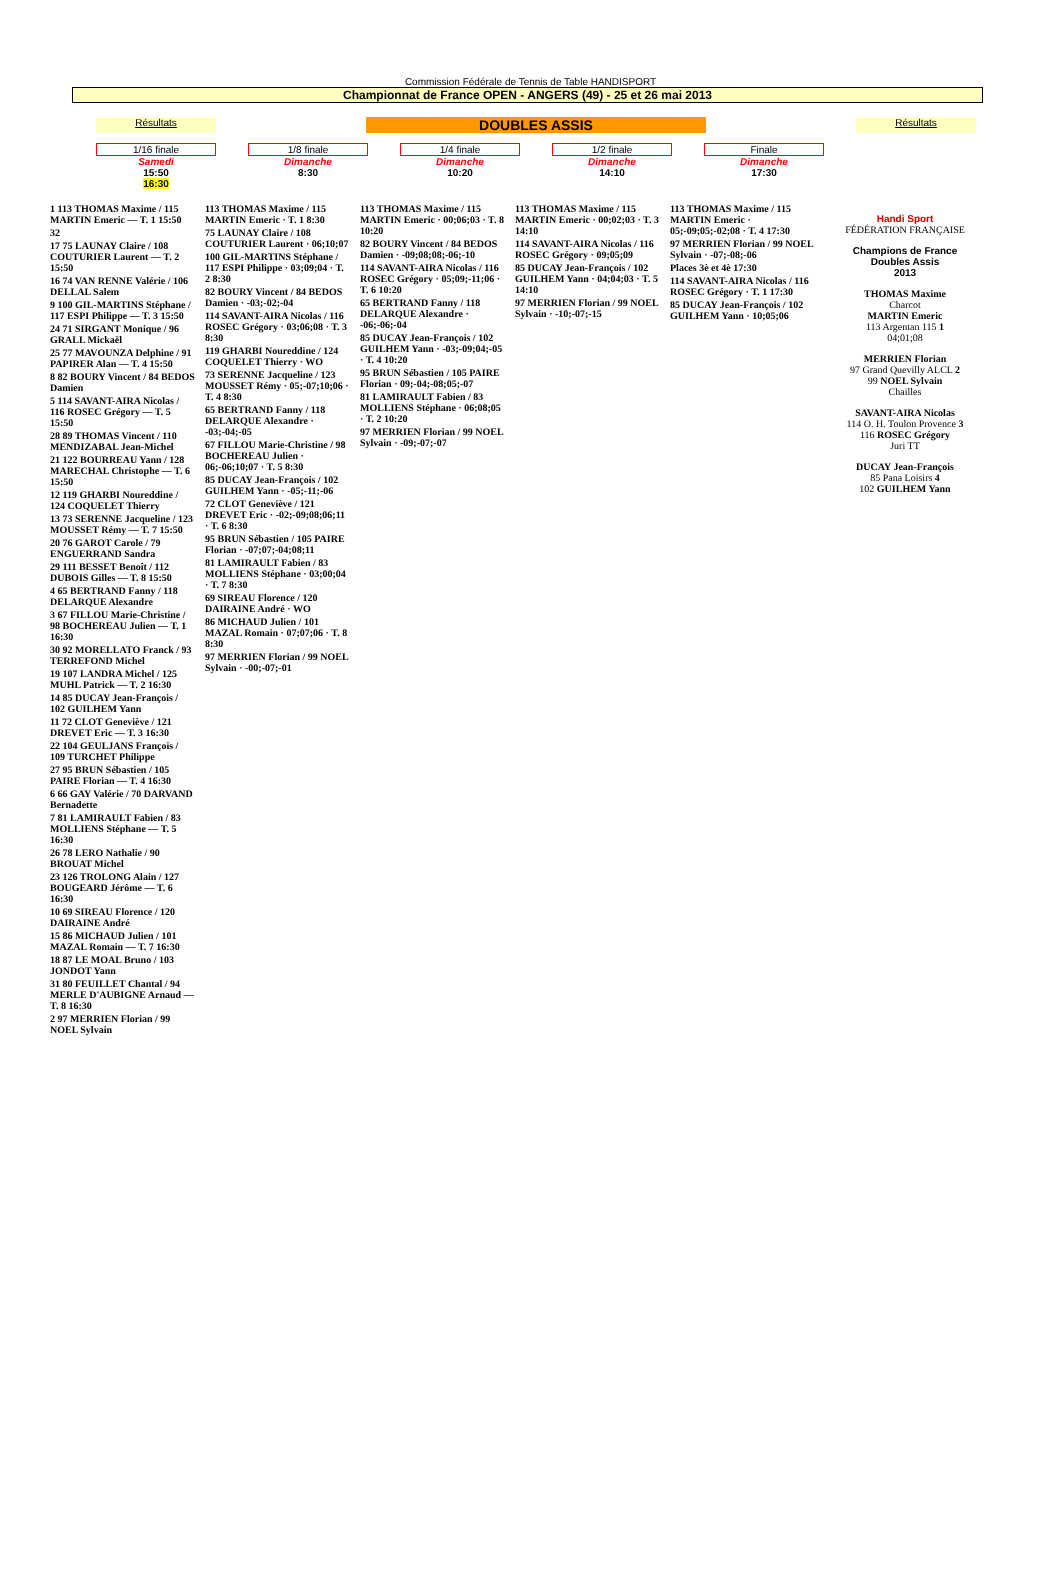Commission Fédérale de Tennis de Table HANDISPORT
Championnat de France OPEN - ANGERS (49) - 25 et 26 mai 2013
Résultats DOUBLES ASSIS Résultats
1/16 finale
Samedi
15:50
16:30
1/8 finale
Dimanche
8:30
1/4 finale
Dimanche
10:20
1/2 finale
Dimanche
14:10
Finale
Dimanche
17:30
1 113 THOMAS Maxime / 115 MARTIN Emeric — T. 1 15:50
32
17 75 LAUNAY Claire / 108 COUTURIER Laurent — T. 2 15:50
16 74 VAN RENNE Valérie / 106 DELLAL Salem
9 100 GIL-MARTINS Stéphane / 117 ESPI Philippe — T. 3 15:50
24 71 SIRGANT Monique / 96 GRALL Mickaël
25 77 MAVOUNZA Delphine / 91 PAPIRER Alan — T. 4 15:50
8 82 BOURY Vincent / 84 BEDOS Damien
5 114 SAVANT-AIRA Nicolas / 116 ROSEC Grégory — T. 5 15:50
28 89 THOMAS Vincent / 110 MENDIZABAL Jean-Michel
21 122 BOURREAU Yann / 128 MARECHAL Christophe — T. 6 15:50
12 119 GHARBI Noureddine / 124 COQUELET Thierry
13 73 SERENNE Jacqueline / 123 MOUSSET Rémy — T. 7 15:50
20 76 GAROT Carole / 79 ENGUERRAND Sandra
29 111 BESSET Benoît / 112 DUBOIS Gilles — T. 8 15:50
4 65 BERTRAND Fanny / 118 DELARQUE Alexandre
3 67 FILLOU Marie-Christine / 98 BOCHEREAU Julien — T. 1 16:30
30 92 MORELLATO Franck / 93 TERREFOND Michel
19 107 LANDRA Michel / 125 MUHL Patrick — T. 2 16:30
14 85 DUCAY Jean-François / 102 GUILHEM Yann
11 72 CLOT Geneviève / 121 DREVET Eric — T. 3 16:30
22 104 GEULJANS François / 109 TURCHET Philippe
27 95 BRUN Sébastien / 105 PAIRE Florian — T. 4 16:30
6 66 GAY Valérie / 70 DARVAND Bernadette
7 81 LAMIRAULT Fabien / 83 MOLLIENS Stéphane — T. 5 16:30
26 78 LERO Nathalie / 90 BROUAT Michel
23 126 TROLONG Alain / 127 BOUGEARD Jérôme — T. 6 16:30
10 69 SIREAU Florence / 120 DAIRAINE André
15 86 MICHAUD Julien / 101 MAZAL Romain — T. 7 16:30
18 87 LE MOAL Bruno / 103 JONDOT Yann
31 80 FEUILLET Chantal / 94 MERLE D'AUBIGNE Arnaud — T. 8 16:30
2 97 MERRIEN Florian / 99 NOEL Sylvain
113 THOMAS Maxime / 115 MARTIN Emeric · T. 1 8:30
75 LAUNAY Claire / 108 COUTURIER Laurent · 06;10;07
100 GIL-MARTINS Stéphane / 117 ESPI Philippe · 03;09;04 · T. 2 8:30
82 BOURY Vincent / 84 BEDOS Damien · -03;-02;-04
114 SAVANT-AIRA Nicolas / 116 ROSEC Grégory · 03;06;08 · T. 3 8:30
119 GHARBI Noureddine / 124 COQUELET Thierry · WO
73 SERENNE Jacqueline / 123 MOUSSET Rémy · 05;-07;10;06 · T. 4 8:30
65 BERTRAND Fanny / 118 DELARQUE Alexandre · -03;-04;-05
67 FILLOU Marie-Christine / 98 BOCHEREAU Julien · 06;-06;10;07 · T. 5 8:30
85 DUCAY Jean-François / 102 GUILHEM Yann · -05;-11;-06
72 CLOT Geneviève / 121 DREVET Eric · -02;-09;08;06;11 · T. 6 8:30
95 BRUN Sébastien / 105 PAIRE Florian · -07;07;-04;08;11
81 LAMIRAULT Fabien / 83 MOLLIENS Stéphane · 03;00;04 · T. 7 8:30
69 SIREAU Florence / 120 DAIRAINE André · WO
86 MICHAUD Julien / 101 MAZAL Romain · 07;07;06 · T. 8 8:30
97 MERRIEN Florian / 99 NOEL Sylvain · -00;-07;-01
113 THOMAS Maxime / 115 MARTIN Emeric · 00;06;03 · T. 8 10:20
82 BOURY Vincent / 84 BEDOS Damien · -09;08;08;-06;-10
114 SAVANT-AIRA Nicolas / 116 ROSEC Grégory · 05;09;-11;06 · T. 6 10:20
65 BERTRAND Fanny / 118 DELARQUE Alexandre · -06;-06;-04
85 DUCAY Jean-François / 102 GUILHEM Yann · -03;-09;04;-05 · T. 4 10:20
95 BRUN Sébastien / 105 PAIRE Florian · 09;-04;-08;05;-07
81 LAMIRAULT Fabien / 83 MOLLIENS Stéphane · 06;08;05 · T. 2 10:20
97 MERRIEN Florian / 99 NOEL Sylvain · -09;-07;-07
113 THOMAS Maxime / 115 MARTIN Emeric · 00;02;03 · T. 3 14:10
114 SAVANT-AIRA Nicolas / 116 ROSEC Grégory · 09;05;09
85 DUCAY Jean-François / 102 GUILHEM Yann · 04;04;03 · T. 5 14:10
97 MERRIEN Florian / 99 NOEL Sylvain · -10;-07;-15
113 THOMAS Maxime / 115 MARTIN Emeric · 05;-09;05;-02;08 · T. 4 17:30
97 MERRIEN Florian / 99 NOEL Sylvain · -07;-08;-06
Places 3è et 4è 17:30
114 SAVANT-AIRA Nicolas / 116 ROSEC Grégory · T. 1 17:30
85 DUCAY Jean-François / 102 GUILHEM Yann · 10;05;06
Handi Sport
FÉDÉRATION FRANÇAISE
Champions de France
Doubles Assis
2013
THOMAS Maxime
Charcot
MARTIN Emeric
113 Argentan 115 1
04;01;08
MERRIEN Florian
97 Grand Quevilly ALCL 2
99 NOEL Sylvain
Chailles
SAVANT-AIRA Nicolas
114 O. H. Toulon Provence 3
116 ROSEC Grégory
Juri TT
DUCAY Jean-François
85 Pana Loisirs 4
102 GUILHEM Yann